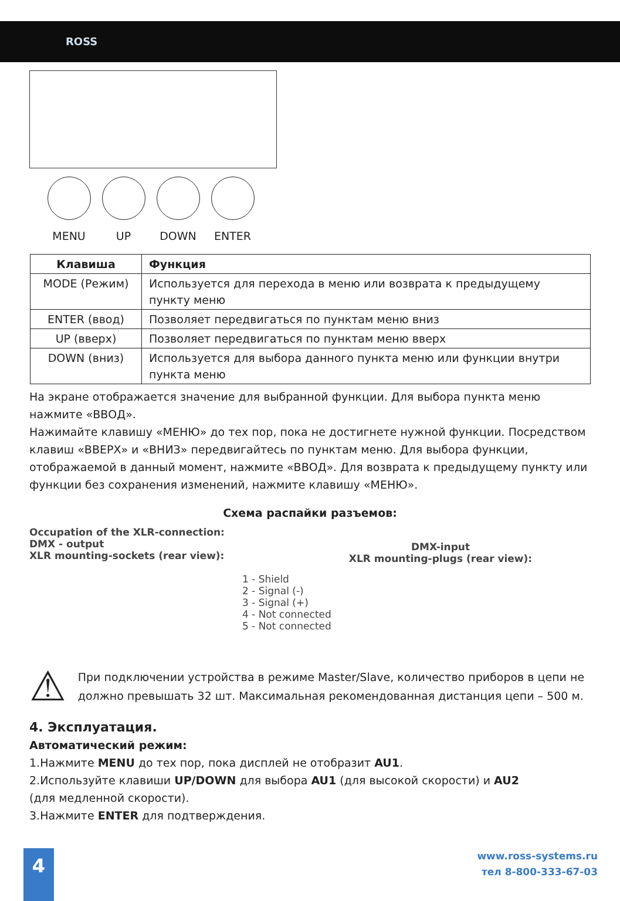ROSS
MENU UP DOWN ENTER
| Клавиша | Функция |
| --- | --- |
| MODE (Режим) | Используется для перехода в меню или возврата к предыдущему пункту меню |
| ENTER (ввод) | Позволяет передвигаться по пунктам меню вниз |
| UP (вверх) | Позволяет передвигаться по пунктам меню вверх |
| DOWN (вниз) | Используется для выбора данного пункта меню или функции внутри пункта меню |
На экране отображается значение для выбранной функции. Для выбора пункта меню нажмите «ВВОД».
Нажимайте клавишу «МЕНЮ» до тех пор, пока не достигнете нужной функции. Посредством клавиш «ВВЕРХ» и «ВНИЗ» передвигайтесь по пунктам меню. Для выбора функции, отображаемой в данный момент, нажмите «ВВОД». Для возврата к предыдущему пункту или функции без сохранения изменений, нажмите клавишу «МЕНЮ».
Схема распайки разъемов:
Occupation of the XLR-connection:
DMX - output
XLR mounting-sockets (rear view):
1 - Shield
2 - Signal (-)
3 - Signal (+)
4 - Not connected
5 - Not connected
DMX-input
XLR mounting-plugs (rear view):
⚠
При подключении устройства в режиме Master/Slave, количество приборов в цепи не должно превышать 32 шт. Максимальная рекомендованная дистанция цепи – 500 м.
4. Эксплуатация.
Автоматический режим:
1.Нажмите MENU до тех пор, пока дисплей не отобразит AU1.
2.Используйте клавиши UP/DOWN для выбора AU1 (для высокой скорости) и AU2
(для медленной скорости).
3.Нажмите ENTER для подтверждения.
4
www.ross-systems.ru
тел 8-800-333-67-03